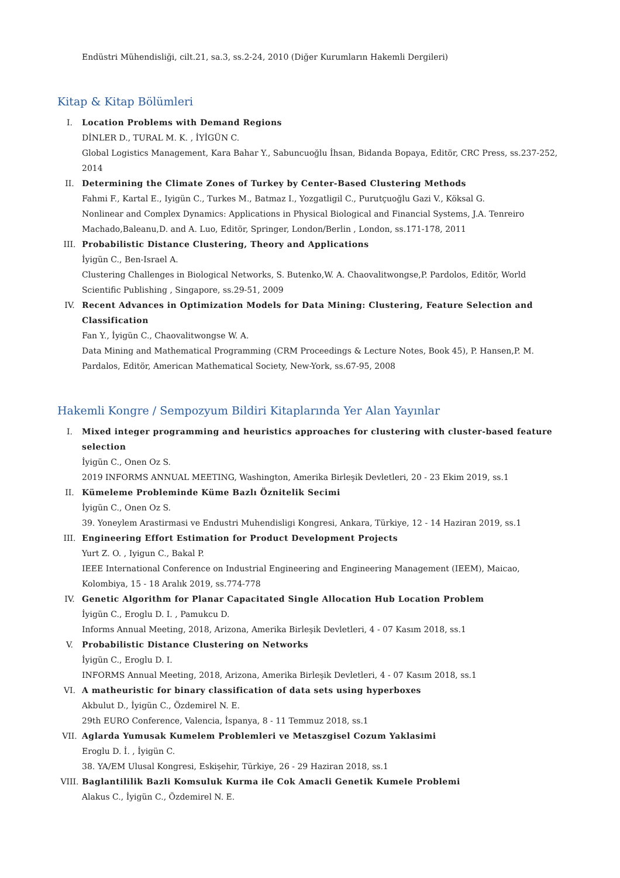Endüstri Mühendisliği, cilt.21, sa.3, ss.2-24, 2010 (Diğer Kurumların Hakemli Dergileri)
Kitap & Kitap Bölümleri
I. Location Problems with Demand Regions
DİNLER D., TURAL M. K. , İYİGÜN C.
Global Logistics Management, Kara Bahar Y., Sabuncuoğlu İhsan, Bidanda Bopaya, Editör, CRC Press, ss.237-252, 2014
II. Determining the Climate Zones of Turkey by Center-Based Clustering Methods
Fahmi F., Kartal E., Iyigün C., Turkes M., Batmaz I., Yozgatligil C., Purutçuoğlu Gazi V., Köksal G.
Nonlinear and Complex Dynamics: Applications in Physical Biological and Financial Systems, J.A. Tenreiro Machado,Baleanu,D. and A. Luo, Editör, Springer, London/Berlin , London, ss.171-178, 2011
III. Probabilistic Distance Clustering, Theory and Applications
İyigün C., Ben-Israel A.
Clustering Challenges in Biological Networks, S. Butenko,W. A. Chaovalitwongse,P. Pardolos, Editör, World Scientific Publishing , Singapore, ss.29-51, 2009
IV. Recent Advances in Optimization Models for Data Mining: Clustering, Feature Selection and Classification
Fan Y., İyigün C., Chaovalitwongse W. A.
Data Mining and Mathematical Programming (CRM Proceedings & Lecture Notes, Book 45), P. Hansen,P. M. Pardalos, Editör, American Mathematical Society, New-York, ss.67-95, 2008
Hakemli Kongre / Sempozyum Bildiri Kitaplarında Yer Alan Yayınlar
I. Mixed integer programming and heuristics approaches for clustering with cluster-based feature selection
İyigün C., Onen Oz S.
2019 INFORMS ANNUAL MEETING, Washington, Amerika Birleşik Devletleri, 20 - 23 Ekim 2019, ss.1
II. Kümeleme Probleminde Küme Bazlı Öznitelik Secimi
İyigün C., Onen Oz S.
39. Yoneylem Arastirmasi ve Endustri Muhendisligi Kongresi, Ankara, Türkiye, 12 - 14 Haziran 2019, ss.1
III. Engineering Effort Estimation for Product Development Projects
Yurt Z. O. , Iyigun C., Bakal P.
IEEE International Conference on Industrial Engineering and Engineering Management (IEEM), Maicao, Kolombiya, 15 - 18 Aralık 2019, ss.774-778
IV. Genetic Algorithm for Planar Capacitated Single Allocation Hub Location Problem
İyigün C., Eroglu D. I. , Pamukcu D.
Informs Annual Meeting, 2018, Arizona, Amerika Birleşik Devletleri, 4 - 07 Kasım 2018, ss.1
V. Probabilistic Distance Clustering on Networks
İyigün C., Eroglu D. I.
INFORMS Annual Meeting, 2018, Arizona, Amerika Birleşik Devletleri, 4 - 07 Kasım 2018, ss.1
VI. A matheuristic for binary classification of data sets using hyperboxes
Akbulut D., İyigün C., Özdemirel N. E.
29th EURO Conference, Valencia, İspanya, 8 - 11 Temmuz 2018, ss.1
VII. Aglarda Yumusak Kumelem Problemleri ve Metaszgisel Cozum Yaklasimi
Eroglu D. İ. , İyigün C.
38. YA/EM Ulusal Kongresi, Eskişehir, Türkiye, 26 - 29 Haziran 2018, ss.1
VIII. Baglantililik Bazli Komsuluk Kurma ile Cok Amacli Genetik Kumele Problemi
Alakus C., İyigün C., Özdemirel N. E.